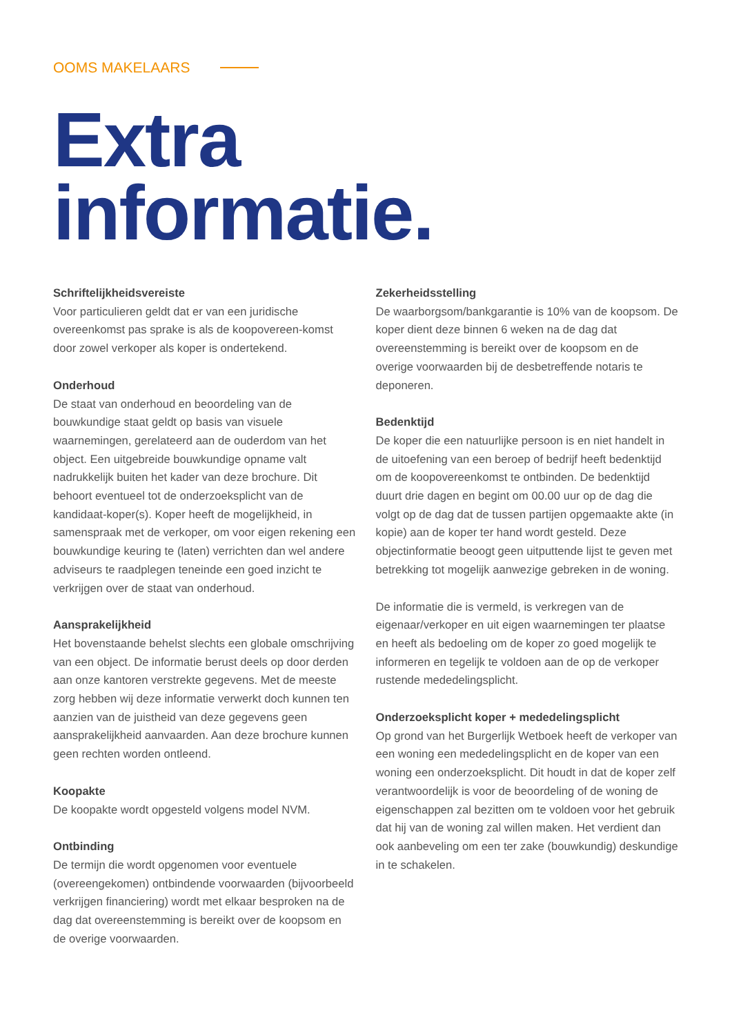OOMS MAKELAARS
Extra
informatie.
Schriftelijkheidsvereiste
Voor particulieren geldt dat er van een juridische overeenkomst pas sprake is als de koopovereen-komst door zowel verkoper als koper is ondertekend.
Onderhoud
De staat van onderhoud en beoordeling van de bouwkundige staat geldt op basis van visuele waarnemingen, gerelateerd aan de ouderdom van het object. Een uitgebreide bouwkundige opname valt nadrukkelijk buiten het kader van deze brochure. Dit behoort eventueel tot de onderzoeksplicht van de kandidaat-koper(s). Koper heeft de mogelijkheid, in samenspraak met de verkoper, om voor eigen rekening een bouwkundige keuring te (laten) verrichten dan wel andere adviseurs te raadplegen teneinde een goed inzicht te verkrijgen over de staat van onderhoud.
Aansprakelijkheid
Het bovenstaande behelst slechts een globale omschrijving van een object. De informatie berust deels op door derden aan onze kantoren verstrekte gegevens. Met de meeste zorg hebben wij deze informatie verwerkt doch kunnen ten aanzien van de juistheid van deze gegevens geen aansprakelijkheid aanvaarden. Aan deze brochure kunnen geen rechten worden ontleend.
Koopakte
De koopakte wordt opgesteld volgens model NVM.
Ontbinding
De termijn die wordt opgenomen voor eventuele (overeengekomen) ontbindende voorwaarden (bijvoorbeeld verkrijgen financiering) wordt met elkaar besproken na de dag dat overeenstemming is bereikt over de koopsom en de overige voorwaarden.
Zekerheidsstelling
De waarborgsom/bankgarantie is 10% van de koopsom. De koper dient deze binnen 6 weken na de dag dat overeenstemming is bereikt over de koopsom en de overige voorwaarden bij de desbetreffende notaris te deponeren.
Bedenktijd
De koper die een natuurlijke persoon is en niet handelt in de uitoefening van een beroep of bedrijf heeft bedenktijd om de koopovereenkomst te ontbinden. De bedenktijd duurt drie dagen en begint om 00.00 uur op de dag die volgt op de dag dat de tussen partijen opgemaakte akte (in kopie) aan de koper ter hand wordt gesteld. Deze objectinformatie beoogt geen uitputtende lijst te geven met betrekking tot mogelijk aanwezige gebreken in de woning.
De informatie die is vermeld, is verkregen van de eigenaar/verkoper en uit eigen waarnemingen ter plaatse en heeft als bedoeling om de koper zo goed mogelijk te informeren en tegelijk te voldoen aan de op de verkoper rustende mededelingsplicht.
Onderzoeksplicht koper + mededelingsplicht
Op grond van het Burgerlijk Wetboek heeft de verkoper van een woning een mededelingsplicht en de koper van een woning een onderzoeksplicht. Dit houdt in dat de koper zelf verantwoordelijk is voor de beoordeling of de woning de eigenschappen zal bezitten om te voldoen voor het gebruik dat hij van de woning zal willen maken. Het verdient dan ook aanbeveling om een ter zake (bouwkundig) deskundige in te schakelen.